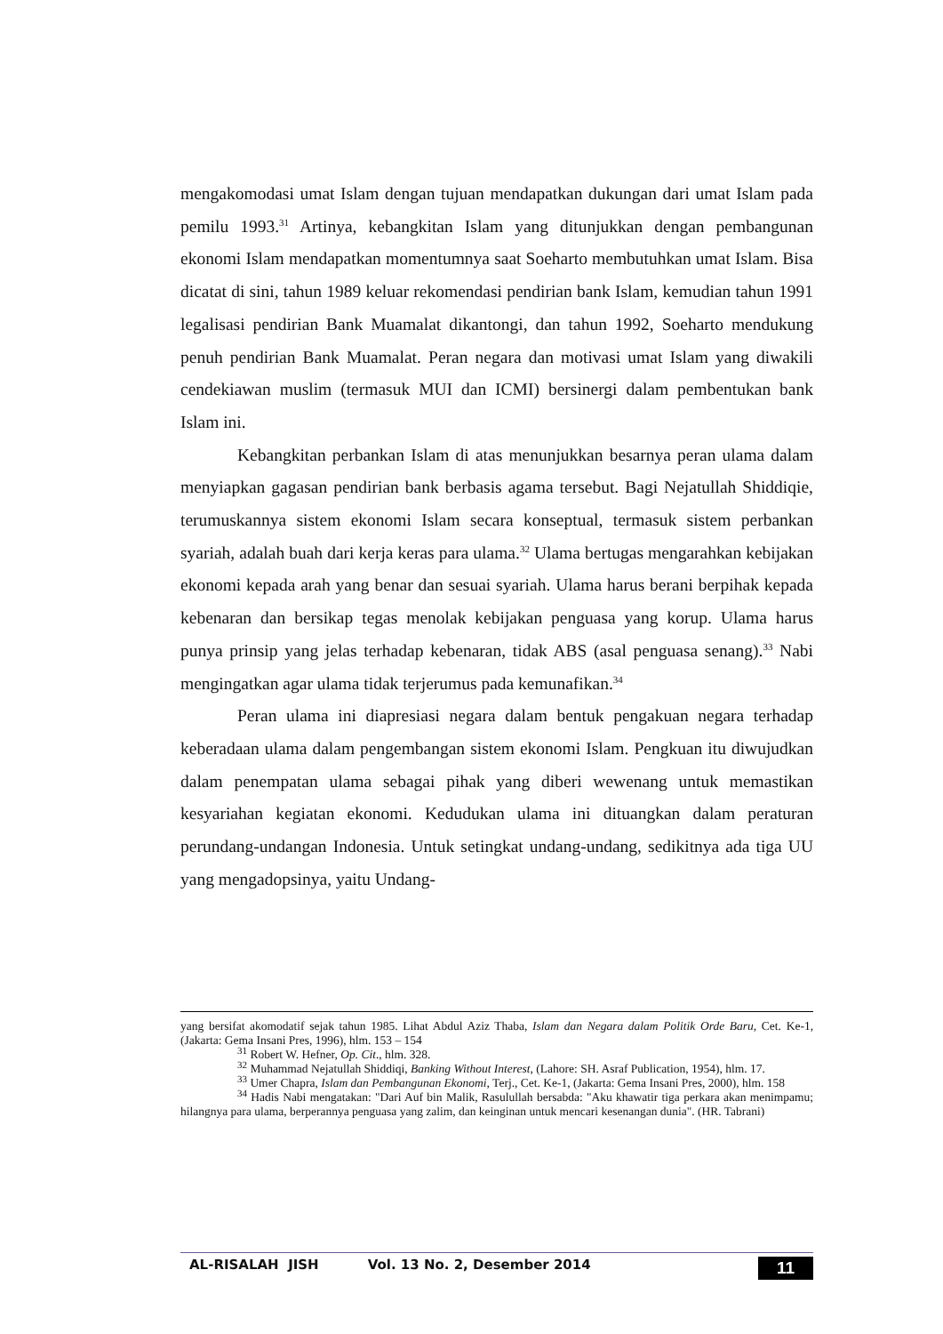mengakomodasi umat Islam dengan tujuan mendapatkan dukungan dari umat Islam pada pemilu 1993.<sup>31</sup> Artinya, kebangkitan Islam yang ditunjukkan dengan pembangunan ekonomi Islam mendapatkan momentumnya saat Soeharto membutuhkan umat Islam. Bisa dicatat di sini, tahun 1989 keluar rekomendasi pendirian bank Islam, kemudian tahun 1991 legalisasi pendirian Bank Muamalat dikantongi, dan tahun 1992, Soeharto mendukung penuh pendirian Bank Muamalat. Peran negara dan motivasi umat Islam yang diwakili cendekiawan muslim (termasuk MUI dan ICMI) bersinergi dalam pembentukan bank Islam ini.
Kebangkitan perbankan Islam di atas menunjukkan besarnya peran ulama dalam menyiapkan gagasan pendirian bank berbasis agama tersebut. Bagi Nejatullah Shiddiqie, terumuskannya sistem ekonomi Islam secara konseptual, termasuk sistem perbankan syariah, adalah buah dari kerja keras para ulama.<sup>32</sup> Ulama bertugas mengarahkan kebijakan ekonomi kepada arah yang benar dan sesuai syariah. Ulama harus berani berpihak kepada kebenaran dan bersikap tegas menolak kebijakan penguasa yang korup. Ulama harus punya prinsip yang jelas terhadap kebenaran, tidak ABS (asal penguasa senang).<sup>33</sup> Nabi mengingatkan agar ulama tidak terjerumus pada kemunafikan.<sup>34</sup>
Peran ulama ini diapresiasi negara dalam bentuk pengakuan negara terhadap keberadaan ulama dalam pengembangan sistem ekonomi Islam. Pengkuan itu diwujudkan dalam penempatan ulama sebagai pihak yang diberi wewenang untuk memastikan kesyariahan kegiatan ekonomi. Kedudukan ulama ini dituangkan dalam peraturan perundang-undangan Indonesia. Untuk setingkat undang-undang, sedikitnya ada tiga UU yang mengadopsinya, yaitu Undang-
yang bersifat akomodatif sejak tahun 1985. Lihat Abdul Aziz Thaba, Islam dan Negara dalam Politik Orde Baru, Cet. Ke-1, (Jakarta: Gema Insani Pres, 1996), hlm. 153 – 154
<sup>31</sup> Robert W. Hefner, Op. Cit., hlm. 328.
<sup>32</sup> Muhammad Nejatullah Shiddiqi, Banking Without Interest, (Lahore: SH. Asraf Publication, 1954), hlm. 17.
<sup>33</sup> Umer Chapra, Islam dan Pembangunan Ekonomi, Terj., Cet. Ke-1, (Jakarta: Gema Insani Pres, 2000), hlm. 158
<sup>34</sup> Hadis Nabi mengatakan: "Dari Auf bin Malik, Rasulullah bersabda: "Aku khawatir tiga perkara akan menimpamu; hilangnya para ulama, berperannya penguasa yang zalim, dan keinginan untuk mencari kesenangan dunia". (HR. Tabrani)
AL-RISALAH JISH Vol. 13 No. 2, Desember 2014 11